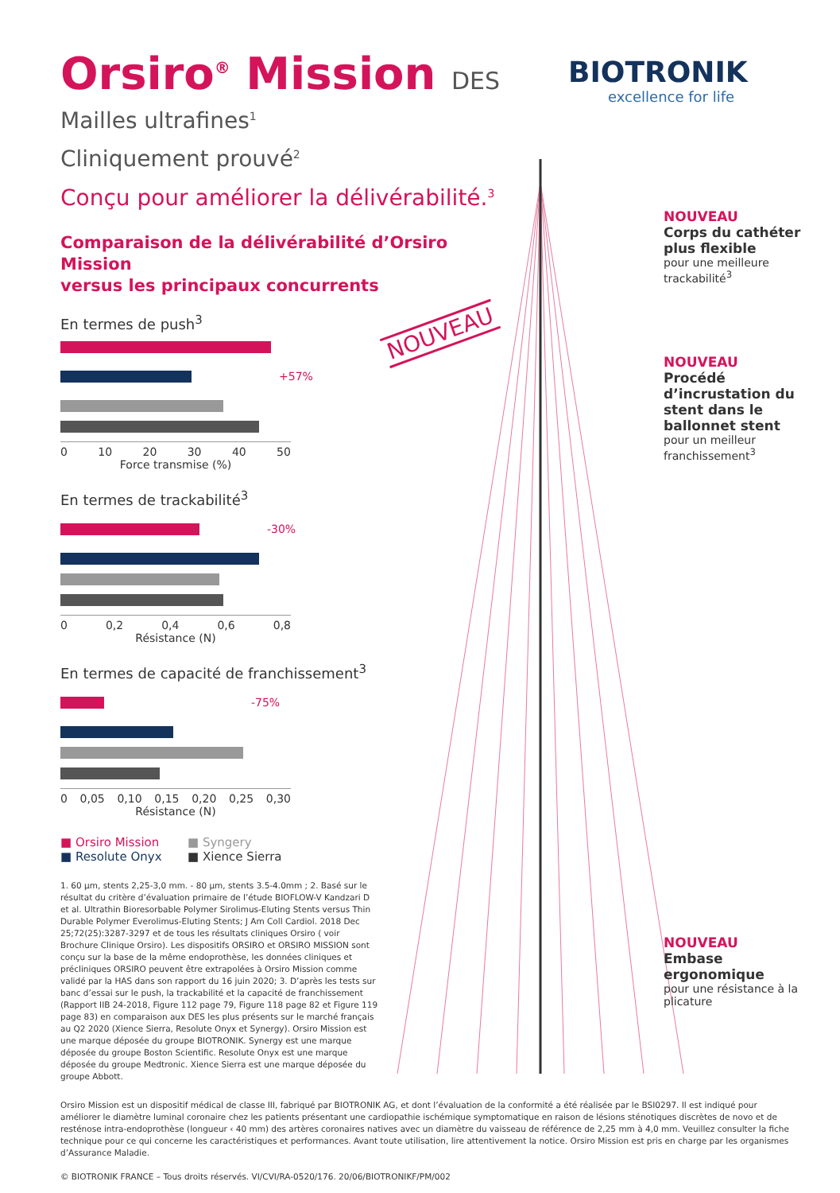NOUVEAU
BIOTRONIK
excellence for life
Orsiro<sup>®</sup> Mission DES
Mailles ultrafines<sup>1</sup>
Cliniquement prouvé<sup>2</sup>
Conçu pour améliorer la délivérabilité.<sup>3</sup>
Comparaison de la délivérabilité d’Orsiro Mission
versus les principaux concurrents
En termes de push<sup>3</sup>
+57%
0 10 20 30 40 50
Force transmise (%)
En termes de trackabilité<sup>3</sup>
-30%
0 0,2 0,4 0,6 0,8
Résistance (N)
En termes de capacité de franchissement<sup>3</sup>
-75%
0 0,05 0,10 0,15 0,20 0,25 0,30
Résistance (N)
■ Orsiro Mission ■ Syngery ■ Resolute Onyx ■ Xience Sierra
1. 60 µm, stents 2,25-3,0 mm. - 80 µm, stents 3.5-4.0mm ; 2. Basé sur le résultat du critère d’évaluation primaire de l’étude BIOFLOW-V Kandzari D et al. Ultrathin Bioresorbable Polymer Sirolimus-Eluting Stents versus Thin Durable Polymer Everolimus-Eluting Stents; J Am Coll Cardiol. 2018 Dec 25;72(25):3287-3297 et de tous les résultats cliniques Orsiro ( voir Brochure Clinique Orsiro). Les dispositifs ORSIRO et ORSIRO MISSION sont conçu sur la base de la même endoprothèse, les données cliniques et précliniques ORSIRO peuvent être extrapolées à Orsiro Mission comme validé par la HAS dans son rapport du 16 juin 2020; 3. D’après les tests sur banc d’essai sur le push, la trackabilité et la capacité de franchissement (Rapport IIB 24-2018, Figure 112 page 79, Figure 118 page 82 et Figure 119 page 83) en comparaison aux DES les plus présents sur le marché français au Q2 2020 (Xience Sierra, Resolute Onyx et Synergy). Orsiro Mission est une marque déposée du groupe BIOTRONIK. Synergy est une marque déposée du groupe Boston Scientific. Resolute Onyx est une marque déposée du groupe Medtronic. Xience Sierra est une marque déposée du groupe Abbott.
NOUVEAU
Corps du cathéter plus flexible
pour une meilleure trackabilité<sup>3</sup>
NOUVEAU
Procédé d’incrustation du stent dans le ballonnet stent
pour un meilleur franchissement<sup>3</sup>
NOUVEAU
Embase ergonomique
pour une résistance à la plicature
Orsiro Mission est un dispositif médical de classe III, fabriqué par BIOTRONIK AG, et dont l’évaluation de la conformité a été réalisée par le BSI0297. Il est indiqué pour améliorer le diamètre luminal coronaire chez les patients présentant une cardiopathie ischémique symptomatique en raison de lésions sténotiques discrètes de novo et de resténose intra-endoprothèse (longueur ‹ 40 mm) des artères coronaires natives avec un diamètre du vaisseau de référence de 2,25 mm à 4,0 mm. Veuillez consulter la fiche technique pour ce qui concerne les caractéristiques et performances. Avant toute utilisation, lire attentivement la notice. Orsiro Mission est pris en charge par les organismes d’Assurance Maladie.
© BIOTRONIK FRANCE – Tous droits réservés. VI/CVI/RA-0520/176. 20/06/BIOTRONIKF/PM/002